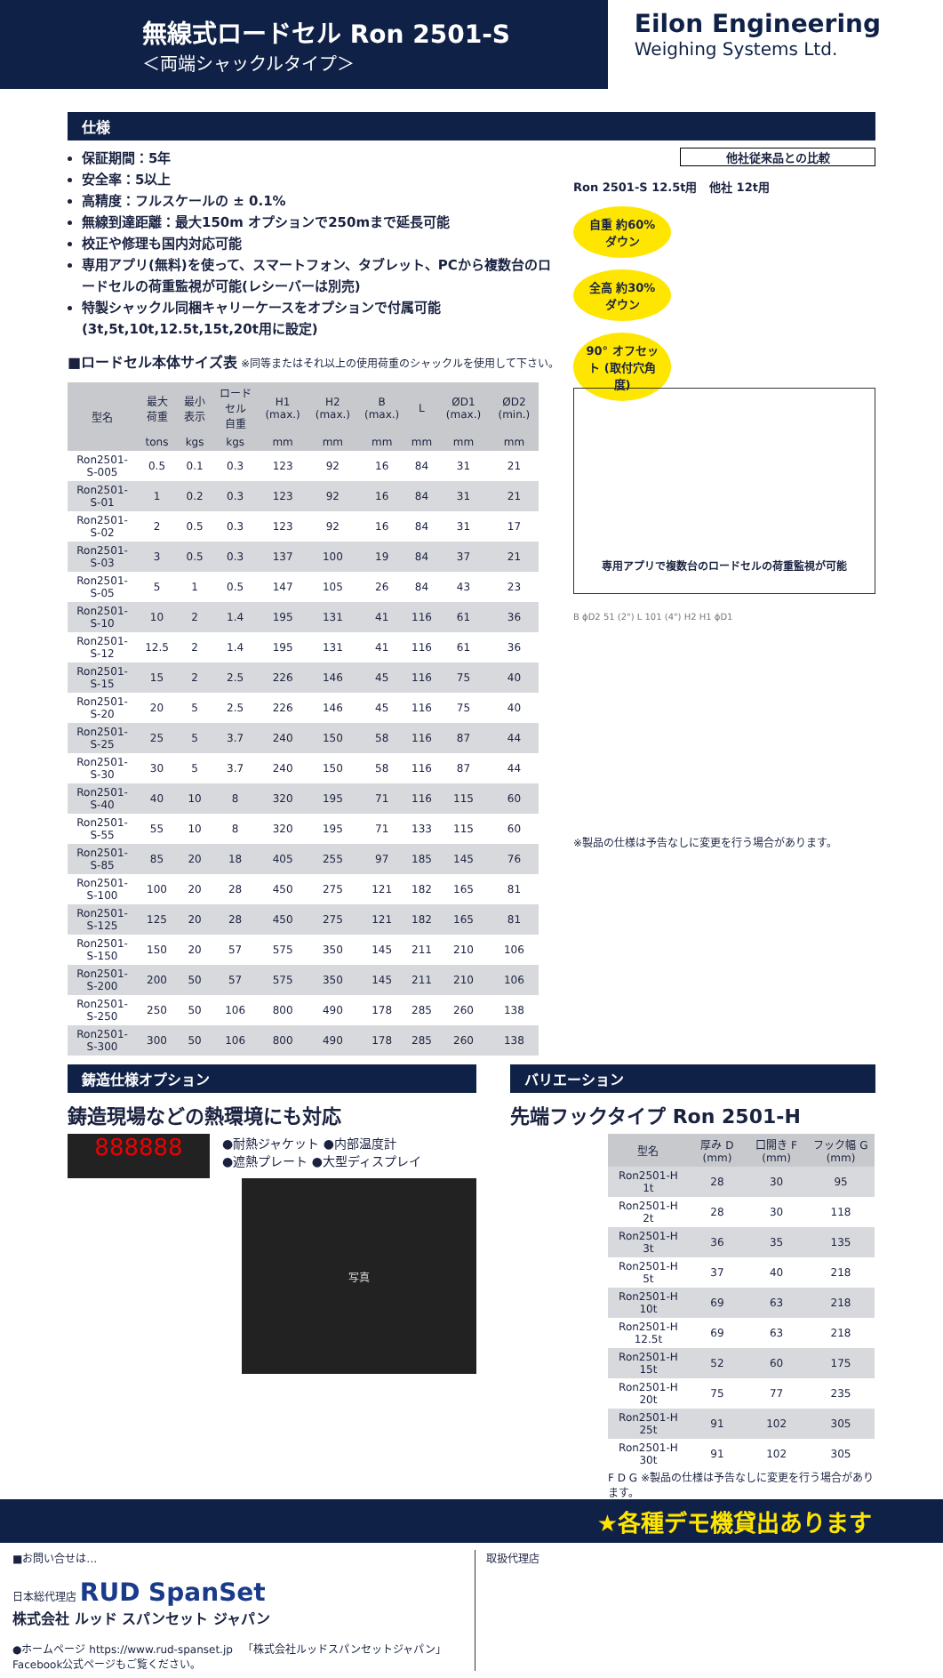無線式ロードセル Ron 2501-S
＜両端シャックルタイプ＞
Eilon Engineering
Weighing Systems Ltd.
仕様
保証期間：5年
安全率：5以上
高精度：フルスケールの ± 0.1%
無線到達距離：最大150m オプションで250mまで延長可能
校正や修理も国内対応可能
専用アプリ(無料)を使って、スマートフォン、タブレット、PCから複数台のロードセルの荷重監視が可能(レシーバーは別売)
特製シャックル同梱キャリーケースをオプションで付属可能(3t,5t,10t,12.5t,15t,20t用に設定)
■ロードセル本体サイズ表 ※同等またはそれ以上の使用荷重のシャックルを使用して下さい。
| 型名 | 最大 荷重 | 最小 表示 | ロードセル 自重 | H1 (max.) | H2 (max.) | B (max.) | L | ØD1 (max.) | ØD2 (min.) |
| --- | --- | --- | --- | --- | --- | --- | --- | --- | --- |
| | tons | kgs | kgs | mm | mm | mm | mm | mm | mm |
| Ron2501-S-005 | 0.5 | 0.1 | 0.3 | 123 | 92 | 16 | 84 | 31 | 21 |
| Ron2501-S-01 | 1 | 0.2 | 0.3 | 123 | 92 | 16 | 84 | 31 | 21 |
| Ron2501-S-02 | 2 | 0.5 | 0.3 | 123 | 92 | 16 | 84 | 31 | 17 |
| Ron2501-S-03 | 3 | 0.5 | 0.3 | 137 | 100 | 19 | 84 | 37 | 21 |
| Ron2501-S-05 | 5 | 1 | 0.5 | 147 | 105 | 26 | 84 | 43 | 23 |
| Ron2501-S-10 | 10 | 2 | 1.4 | 195 | 131 | 41 | 116 | 61 | 36 |
| Ron2501-S-12 | 12.5 | 2 | 1.4 | 195 | 131 | 41 | 116 | 61 | 36 |
| Ron2501-S-15 | 15 | 2 | 2.5 | 226 | 146 | 45 | 116 | 75 | 40 |
| Ron2501-S-20 | 20 | 5 | 2.5 | 226 | 146 | 45 | 116 | 75 | 40 |
| Ron2501-S-25 | 25 | 5 | 3.7 | 240 | 150 | 58 | 116 | 87 | 44 |
| Ron2501-S-30 | 30 | 5 | 3.7 | 240 | 150 | 58 | 116 | 87 | 44 |
| Ron2501-S-40 | 40 | 10 | 8 | 320 | 195 | 71 | 116 | 115 | 60 |
| Ron2501-S-55 | 55 | 10 | 8 | 320 | 195 | 71 | 133 | 115 | 60 |
| Ron2501-S-85 | 85 | 20 | 18 | 405 | 255 | 97 | 185 | 145 | 76 |
| Ron2501-S-100 | 100 | 20 | 28 | 450 | 275 | 121 | 182 | 165 | 81 |
| Ron2501-S-125 | 125 | 20 | 28 | 450 | 275 | 121 | 182 | 165 | 81 |
| Ron2501-S-150 | 150 | 20 | 57 | 575 | 350 | 145 | 211 | 210 | 106 |
| Ron2501-S-200 | 200 | 50 | 57 | 575 | 350 | 145 | 211 | 210 | 106 |
| Ron2501-S-250 | 250 | 50 | 106 | 800 | 490 | 178 | 285 | 260 | 138 |
| Ron2501-S-300 | 300 | 50 | 106 | 800 | 490 | 178 | 285 | 260 | 138 |
他社従来品との比較
Ron 2501-S 12.5t用 他社 12t用
自重 約60% ダウン
全高 約30% ダウン
90° オフセット (取付穴角度)
専用アプリで複数台のロードセルの荷重監視が可能
B ϕD2 51 (2") L 101 (4") H2 H1 ϕD1
※製品の仕様は予告なしに変更を行う場合があります。
鋳造仕様オプション
鋳造現場などの熱環境にも対応
888888
●耐熱ジャケット ●内部温度計
●遮熱プレート ●大型ディスプレイ
写真
バリエーション
先端フックタイプ Ron 2501-H
| 型名 | 厚み D (mm) | 口開き F (mm) | フック幅 G (mm) |
| --- | --- | --- | --- |
| Ron2501-H 1t | 28 | 30 | 95 |
| Ron2501-H 2t | 28 | 30 | 118 |
| Ron2501-H 3t | 36 | 35 | 135 |
| Ron2501-H 5t | 37 | 40 | 218 |
| Ron2501-H 10t | 69 | 63 | 218 |
| Ron2501-H 12.5t | 69 | 63 | 218 |
| Ron2501-H 15t | 52 | 60 | 175 |
| Ron2501-H 20t | 75 | 77 | 235 |
| Ron2501-H 25t | 91 | 102 | 305 |
| Ron2501-H 30t | 91 | 102 | 305 |
F D G ※製品の仕様は予告なしに変更を行う場合があります。
★各種デモ機貸出あります
■お問い合せは…
日本総代理店 RUD SpanSet
株式会社 ルッド スパンセット ジャパン
●ホームページ https://www.rud-spanset.jp 「株式会社ルッドスパンセットジャパン」Facebook公式ページもご覧ください。
取扱代理店